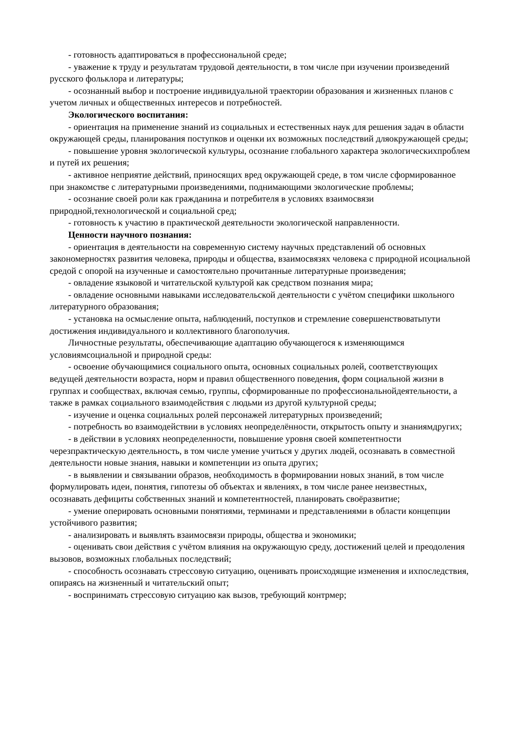- готовность адаптироваться в профессиональной среде;
- уважение к труду и результатам трудовой деятельности, в том числе при изучении произведений русского фольклора и литературы;
- осознанный выбор и построение индивидуальной траектории образования и жизненных планов с учетом личных и общественных интересов и потребностей.
Экологического воспитания:
- ориентация на применение знаний из социальных и естественных наук для решения задач в области окружающей среды, планирования поступков и оценки их возможных последствий дляокружающей среды;
- повышение уровня экологической культуры, осознание глобального характера экологическихпроблем и путей их решения;
- активное неприятие действий, приносящих вред окружающей среде, в том числе сформированное при знакомстве с литературными произведениями, поднимающими экологические проблемы;
- осознание своей роли как гражданина и потребителя в условиях взаимосвязи природной,технологической и социальной сред;
- готовность к участию в практической деятельности экологической направленности.
Ценности научного познания:
- ориентация в деятельности на современную систему научных представлений об основных закономерностях развития человека, природы и общества, взаимосвязях человека с природной исоциальной средой с опорой на изученные и самостоятельно прочитанные литературные произведения;
- овладение языковой и читательской культурой как средством познания мира;
- овладение основными навыками исследовательской деятельности с учётом специфики школьного литературного образования;
- установка на осмысление опыта, наблюдений, поступков и стремление совершенствоватьпути достижения индивидуального и коллективного благополучия.
Личностные результаты, обеспечивающие адаптацию обучающегося к изменяющимся условиямсоциальной и природной среды:
- освоение обучающимися социального опыта, основных социальных ролей, соответствующих ведущей деятельности возраста, норм и правил общественного поведения, форм социальной жизни в группах и сообществах, включая семью, группы, сформированные по профессиональнойдеятельности, а также в рамках социального взаимодействия с людьми из другой культурной среды;
- изучение и оценка социальных ролей персонажей литературных произведений;
- потребность во взаимодействии в условиях неопределённости, открытость опыту и знаниямдругих;
- в действии в условиях неопределенности, повышение уровня своей компетентности черезпрактическую деятельность, в том числе умение учиться у других людей, осознавать в совместной деятельности новые знания, навыки и компетенции из опыта других;
- в выявлении и связывании образов, необходимость в формировании новых знаний, в том числе формулировать идеи, понятия, гипотезы об объектах и явлениях, в том числе ранее неизвестных, осознавать дефициты собственных знаний и компетентностей, планировать своёразвитие;
- умение оперировать основными понятиями, терминами и представлениями в области концепции устойчивого развития;
- анализировать и выявлять взаимосвязи природы, общества и экономики;
- оценивать свои действия с учётом влияния на окружающую среду, достижений целей и преодоления вызовов, возможных глобальных последствий;
- способность осознавать стрессовую ситуацию, оценивать происходящие изменения и ихпоследствия, опираясь на жизненный и читательский опыт;
- воспринимать стрессовую ситуацию как вызов, требующий контрмер;